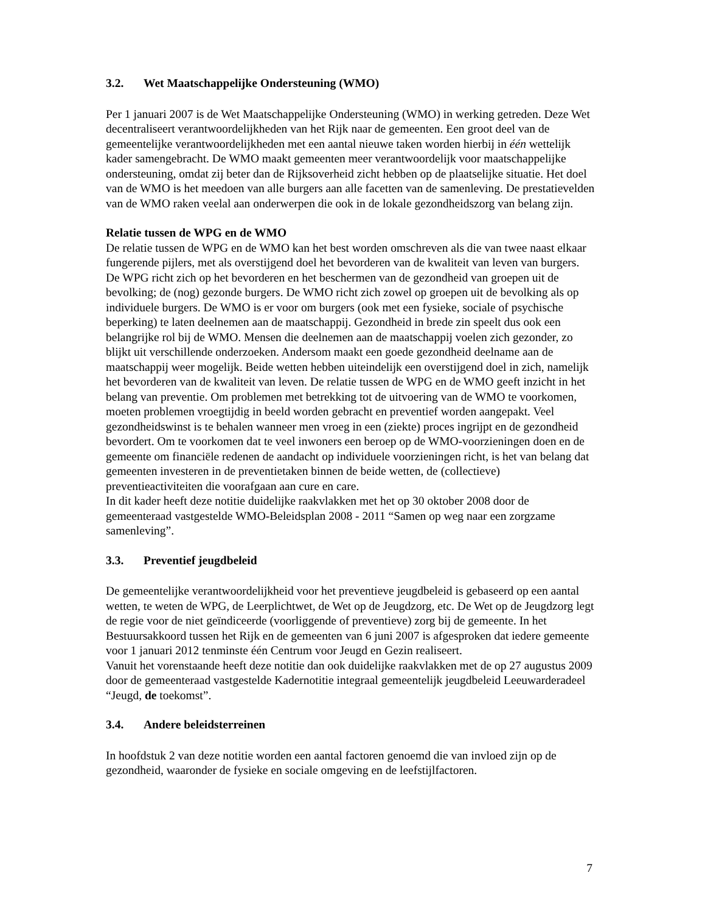3.2. Wet Maatschappelijke Ondersteuning (WMO)
Per 1 januari 2007 is de Wet Maatschappelijke Ondersteuning (WMO) in werking getreden. Deze Wet decentraliseert verantwoordelijkheden van het Rijk naar de gemeenten. Een groot deel van de gemeentelijke verantwoordelijkheden met een aantal nieuwe taken worden hierbij in één wettelijk kader samengebracht. De WMO maakt gemeenten meer verantwoordelijk voor maatschappelijke ondersteuning, omdat zij beter dan de Rijksoverheid zicht hebben op de plaatselijke situatie. Het doel van de WMO is het meedoen van alle burgers aan alle facetten van de samenleving. De prestatievelden van de WMO raken veelal aan onderwerpen die ook in de lokale gezondheidszorg van belang zijn.
Relatie tussen de WPG en de WMO
De relatie tussen de WPG en de WMO kan het best worden omschreven als die van twee naast elkaar fungerende pijlers, met als overstijgend doel het bevorderen van de kwaliteit van leven van burgers. De WPG richt zich op het bevorderen en het beschermen van de gezondheid van groepen uit de bevolking; de (nog) gezonde burgers. De WMO richt zich zowel op groepen uit de bevolking als op individuele burgers. De WMO is er voor om burgers (ook met een fysieke, sociale of psychische beperking) te laten deelnemen aan de maatschappij. Gezondheid in brede zin speelt dus ook een belangrijke rol bij de WMO. Mensen die deelnemen aan de maatschappij voelen zich gezonder, zo blijkt uit verschillende onderzoeken. Andersom maakt een goede gezondheid deelname aan de maatschappij weer mogelijk. Beide wetten hebben uiteindelijk een overstijgend doel in zich, namelijk het bevorderen van de kwaliteit van leven. De relatie tussen de WPG en de WMO geeft inzicht in het belang van preventie. Om problemen met betrekking tot de uitvoering van de WMO te voorkomen, moeten problemen vroegtijdig in beeld worden gebracht en preventief worden aangepakt. Veel gezondheidswinst is te behalen wanneer men vroeg in een (ziekte) proces ingrijpt en de gezondheid bevordert. Om te voorkomen dat te veel inwoners een beroep op de WMO-voorzieningen doen en de gemeente om financiële redenen de aandacht op individuele voorzieningen richt, is het van belang dat gemeenten investeren in de preventietaken binnen de beide wetten, de (collectieve) preventieactiviteiten die voorafgaan aan cure en care.
In dit kader heeft deze notitie duidelijke raakvlakken met het op 30 oktober 2008 door de gemeenteraad vastgestelde WMO-Beleidsplan 2008 - 2011 “Samen op weg naar een zorgzame samenleving”.
3.3. Preventief jeugdbeleid
De gemeentelijke verantwoordelijkheid voor het preventieve jeugdbeleid is gebaseerd op een aantal wetten, te weten de WPG, de Leerplichtwet, de Wet op de Jeugdzorg, etc. De Wet op de Jeugdzorg legt de regie voor de niet geïndiceerde (voorliggende of preventieve) zorg bij de gemeente. In het Bestuursakkoord tussen het Rijk en de gemeenten van 6 juni 2007 is afgesproken dat iedere gemeente voor 1 januari 2012 tenminste één Centrum voor Jeugd en Gezin realiseert.
Vanuit het vorenstaande heeft deze notitie dan ook duidelijke raakvlakken met de op 27 augustus 2009 door de gemeenteraad vastgestelde Kadernotitie integraal gemeentelijk jeugdbeleid Leeuwarderadeel “Jeugd, de toekomst”.
3.4. Andere beleidsterreinen
In hoofdstuk 2 van deze notitie worden een aantal factoren genoemd die van invloed zijn op de gezondheid, waaronder de fysieke en sociale omgeving en de leefstijlfactoren.
7